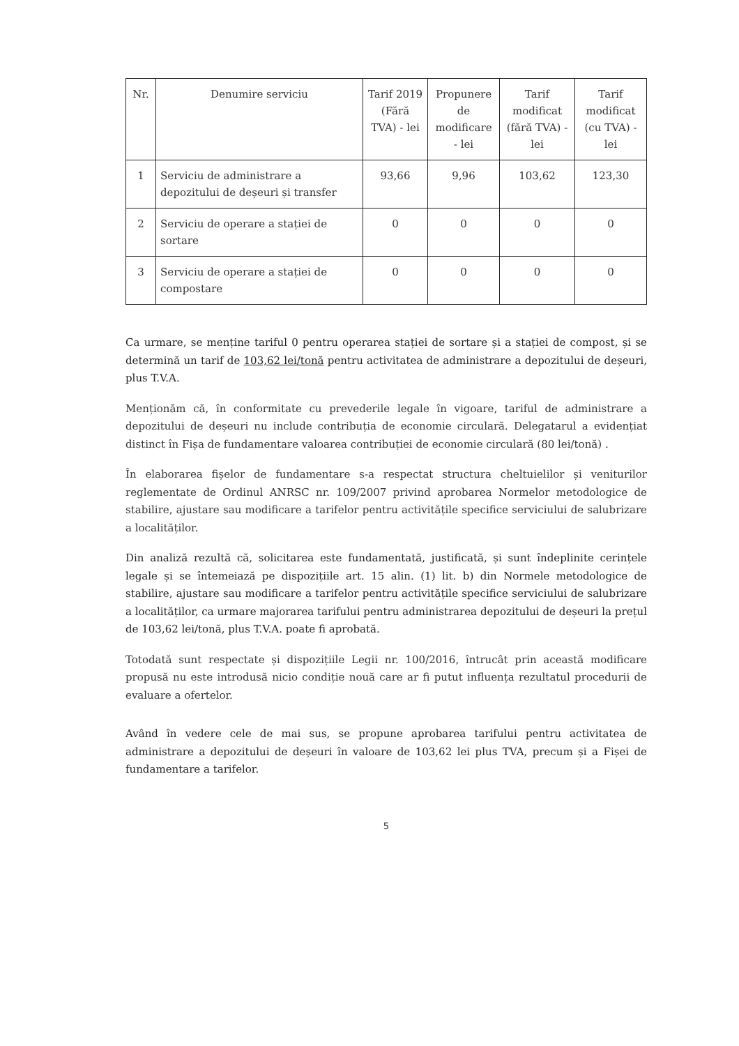| Nr. | Denumire serviciu | Tarif 2019 (Fără TVA) - lei | Propunere de modificare - lei | Tarif modificat (fără TVA) - lei | Tarif modificat (cu TVA) - lei |
| --- | --- | --- | --- | --- | --- |
| 1 | Serviciu de administrare a depozitului de deșeuri și transfer | 93,66 | 9,96 | 103,62 | 123,30 |
| 2 | Serviciu de operare a stației de sortare | 0 | 0 | 0 | 0 |
| 3 | Serviciu de operare a stației de compostare | 0 | 0 | 0 | 0 |
Ca urmare, se menține tariful 0 pentru operarea stației de sortare și a stației de compost, și se determină un tarif de 103,62 lei/tonă pentru activitatea de administrare a depozitului de deșeuri, plus T.V.A.
Menționăm că, în conformitate cu prevederile legale în vigoare, tariful de administrare a depozitului de deșeuri nu include contribuția de economie circulară. Delegatarul a evidențiat distinct în Fișa de fundamentare valoarea contribuției de economie circulară (80 lei/tonă) .
În elaborarea fișelor de fundamentare s-a respectat structura cheltuielilor și veniturilor reglementate de Ordinul ANRSC nr. 109/2007 privind aprobarea Normelor metodologice de stabilire, ajustare sau modificare a tarifelor pentru activitățile specifice serviciului de salubrizare a localităților.
Din analiză rezultă că, solicitarea este fundamentată, justificată, și sunt îndeplinite cerințele legale și se întemeiază pe dispozițiile art. 15 alin. (1) lit. b) din Normele metodologice de stabilire, ajustare sau modificare a tarifelor pentru activitățile specifice serviciului de salubrizare a localităților, ca urmare majorarea tarifului pentru administrarea depozitului de deșeuri la prețul de 103,62 lei/tonă, plus T.V.A. poate fi aprobată.
Totodată sunt respectate și dispozițiile Legii nr. 100/2016, întrucât prin această modificare propusă nu este introdusă nicio condiție nouă care ar fi putut influența rezultatul procedurii de evaluare a ofertelor.
Având în vedere cele de mai sus, se propune aprobarea tarifului pentru activitatea de administrare a depozitului de deșeuri în valoare de 103,62 lei plus TVA, precum și a Fișei de fundamentare a tarifelor.
5